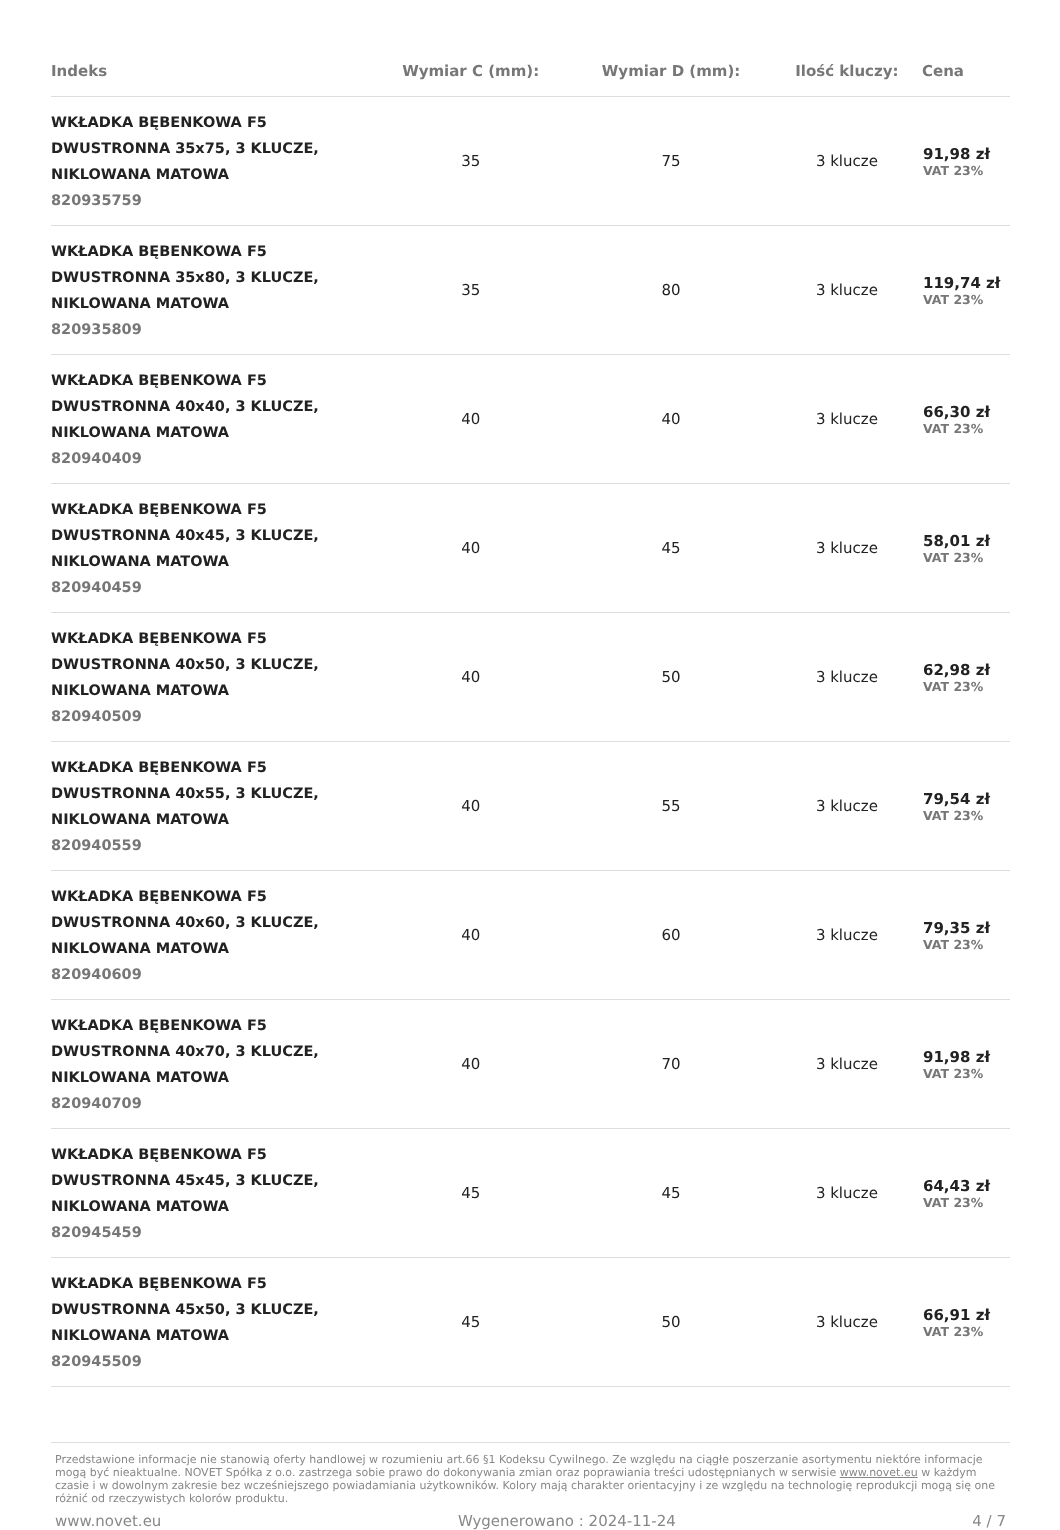| Indeks | Wymiar C (mm): | Wymiar D (mm): | Ilość kluczy: | Cena |
| --- | --- | --- | --- | --- |
| WKŁADKA BĘBENKOWA F5 DWUSTRONNA 35x75, 3 KLUCZE, NIKLOWANA MATOWA 820935759 | 35 | 75 | 3 klucze | 91,98 zł VAT 23% |
| WKŁADKA BĘBENKOWA F5 DWUSTRONNA 35x80, 3 KLUCZE, NIKLOWANA MATOWA 820935809 | 35 | 80 | 3 klucze | 119,74 zł VAT 23% |
| WKŁADKA BĘBENKOWA F5 DWUSTRONNA 40x40, 3 KLUCZE, NIKLOWANA MATOWA 820940409 | 40 | 40 | 3 klucze | 66,30 zł VAT 23% |
| WKŁADKA BĘBENKOWA F5 DWUSTRONNA 40x45, 3 KLUCZE, NIKLOWANA MATOWA 820940459 | 40 | 45 | 3 klucze | 58,01 zł VAT 23% |
| WKŁADKA BĘBENKOWA F5 DWUSTRONNA 40x50, 3 KLUCZE, NIKLOWANA MATOWA 820940509 | 40 | 50 | 3 klucze | 62,98 zł VAT 23% |
| WKŁADKA BĘBENKOWA F5 DWUSTRONNA 40x55, 3 KLUCZE, NIKLOWANA MATOWA 820940559 | 40 | 55 | 3 klucze | 79,54 zł VAT 23% |
| WKŁADKA BĘBENKOWA F5 DWUSTRONNA 40x60, 3 KLUCZE, NIKLOWANA MATOWA 820940609 | 40 | 60 | 3 klucze | 79,35 zł VAT 23% |
| WKŁADKA BĘBENKOWA F5 DWUSTRONNA 40x70, 3 KLUCZE, NIKLOWANA MATOWA 820940709 | 40 | 70 | 3 klucze | 91,98 zł VAT 23% |
| WKŁADKA BĘBENKOWA F5 DWUSTRONNA 45x45, 3 KLUCZE, NIKLOWANA MATOWA 820945459 | 45 | 45 | 3 klucze | 64,43 zł VAT 23% |
| WKŁADKA BĘBENKOWA F5 DWUSTRONNA 45x50, 3 KLUCZE, NIKLOWANA MATOWA 820945509 | 45 | 50 | 3 klucze | 66,91 zł VAT 23% |
Przedstawione informacje nie stanowią oferty handlowej w rozumieniu art.66 §1 Kodeksu Cywilnego. Ze względu na ciągłe poszerzanie asortymentu niektóre informacje mogą być nieaktualne. NOVET Spółka z o.o. zastrzega sobie prawo do dokonywania zmian oraz poprawiania treści udostępnianych w serwisie www.novet.eu w każdym czasie i w dowolnym zakresie bez wcześniejszego powiadamiania użytkowników. Kolory mają charakter orientacyjny i ze względu na technologię reprodukcji mogą się one różnić od rzeczywistych kolorów produktu.
www.novet.eu Wygenerowano : 2024-11-24 4 / 7